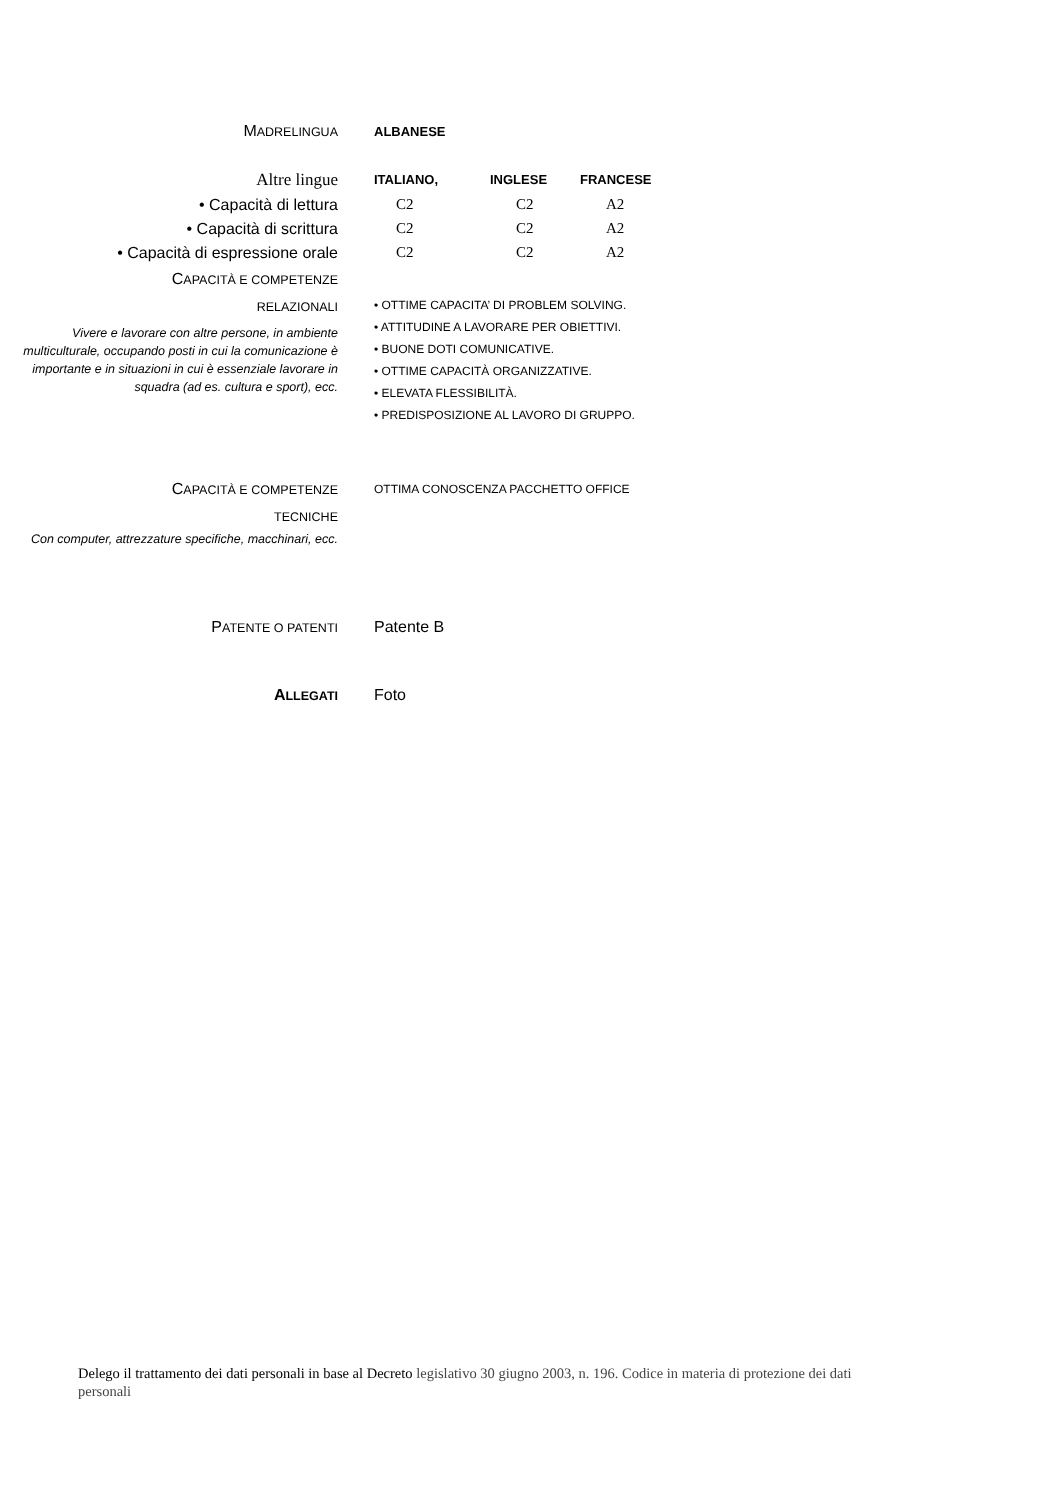MADRELINGUA ALBANESE
Altre lingue
ITALIANO, INGLESE FRANCESE
• Capacità di lettura C2 C2 A2
• Capacità di scrittura C2 C2 A2
• Capacità di espressione orale C2 C2 A2
CAPACITÀ E COMPETENZE
RELAZIONALI
Vivere e lavorare con altre persone, in ambiente multiculturale, occupando posti in cui la comunicazione è importante e in situazioni in cui è essenziale lavorare in squadra (ad es. cultura e sport), ecc.
• OTTIME CAPACITA’ DI PROBLEM SOLVING.
• ATTITUDINE A LAVORARE PER OBIETTIVI.
• BUONE DOTI COMUNICATIVE.
• OTTIME CAPACITÀ ORGANIZZATIVE.
• ELEVATA FLESSIBILITÀ.
• PREDISPOSIZIONE AL LAVORO DI GRUPPO.
CAPACITÀ E COMPETENZE
TECNICHE
Con computer, attrezzature specifiche, macchinari, ecc.
OTTIMA CONOSCENZA PACCHETTO OFFICE
PATENTE O PATENTI
Patente B
ALLEGATI
Foto
Delego il trattamento dei dati personali in base al Decreto legislativo 30 giugno 2003, n. 196. Codice in materia di protezione dei dati personali